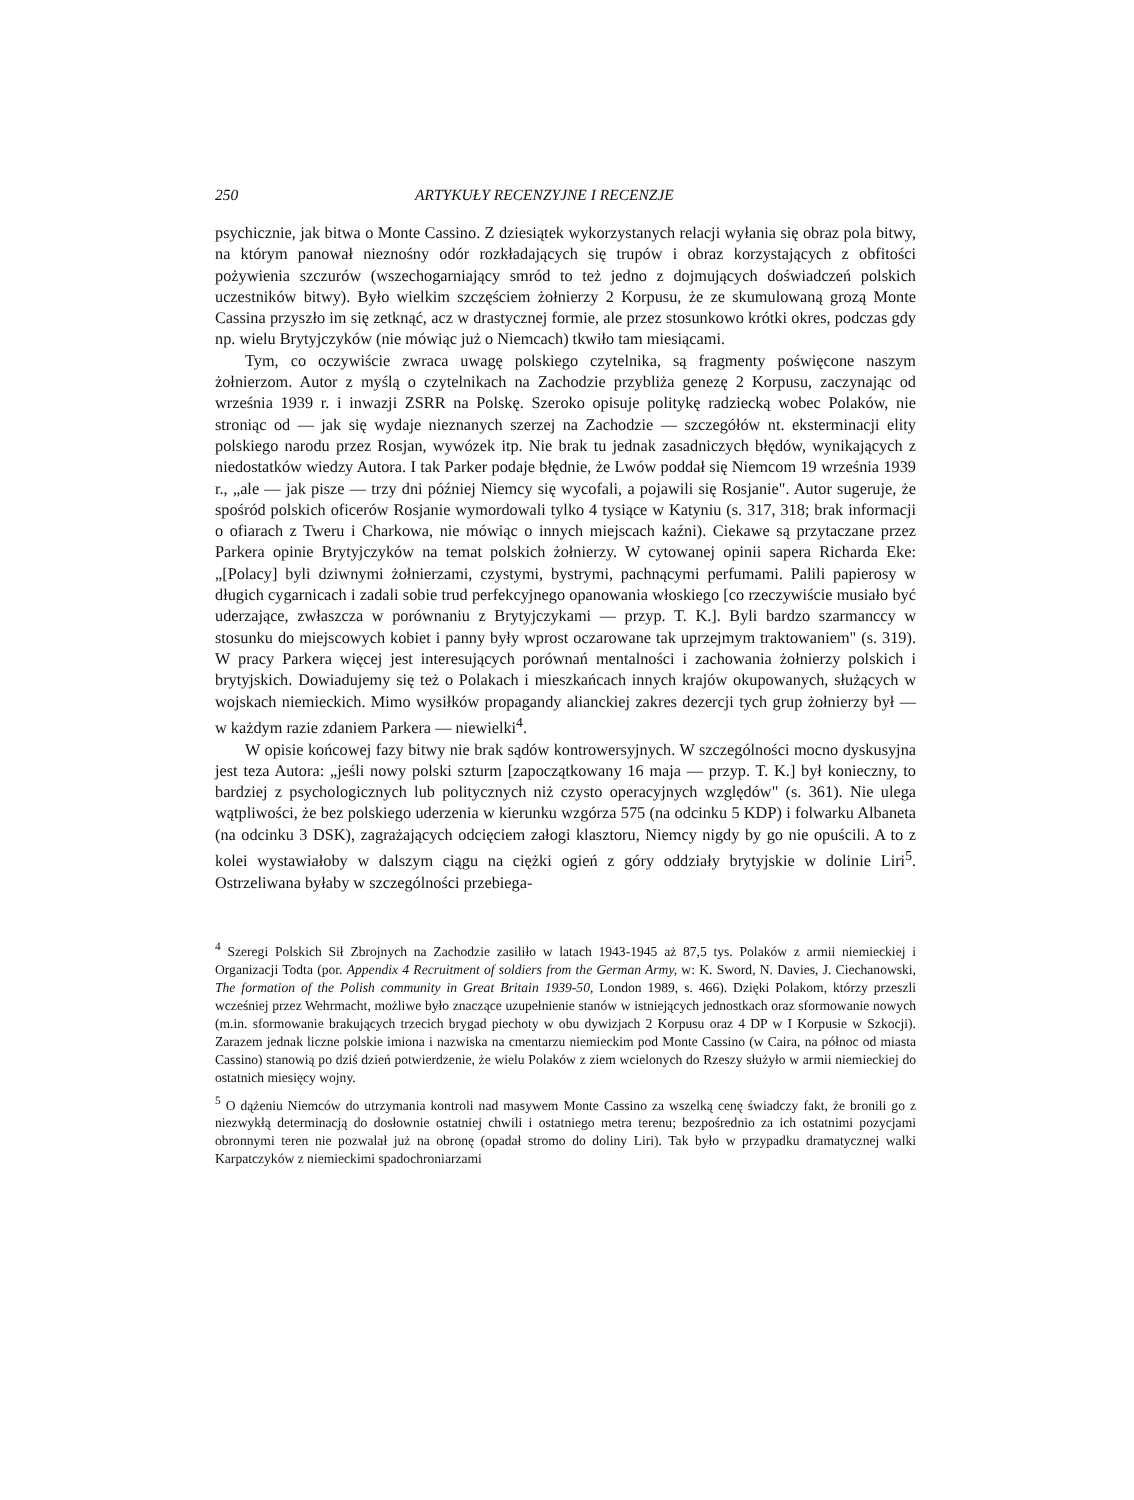250 ARTYKUŁY RECENZYJNE I RECENZJE
psychicznie, jak bitwa o Monte Cassino. Z dziesiątek wykorzystanych relacji wyłania się obraz pola bitwy, na którym panował nieznośny odór rozkładających się trupów i obraz korzystających z obfitości pożywienia szczurów (wszechogarniający smród to też jedno z dojmujących doświadczeń polskich uczestników bitwy). Było wielkim szczęściem żołnierzy 2 Korpusu, że ze skumulowaną grozą Monte Cassina przyszło im się zetknąć, acz w drastycznej formie, ale przez stosunkowo krótki okres, podczas gdy np. wielu Brytyjczyków (nie mówiąc już o Niemcach) tkwiło tam miesiącami.
Tym, co oczywiście zwraca uwagę polskiego czytelnika, są fragmenty poświęcone naszym żołnierzom. Autor z myślą o czytelnikach na Zachodzie przybliża genezę 2 Korpusu, zaczynając od września 1939 r. i inwazji ZSRR na Polskę. Szeroko opisuje politykę radziecką wobec Polaków, nie stroniąc od — jak się wydaje nieznanych szerzej na Zachodzie — szczegółów nt. eksterminacji elity polskiego narodu przez Rosjan, wywózek itp. Nie brak tu jednak zasadniczych błędów, wynikających z niedostatków wiedzy Autora. I tak Parker podaje błędnie, że Lwów poddał się Niemcom 19 września 1939 r., „ale — jak pisze — trzy dni później Niemcy się wycofali, a pojawili się Rosjanie". Autor sugeruje, że spośród polskich oficerów Rosjanie wymordowali tylko 4 tysiące w Katyniu (s. 317, 318; brak informacji o ofiarach z Tweru i Charkowa, nie mówiąc o innych miejscach kaźni). Ciekawe są przytaczane przez Parkera opinie Brytyjczyków na temat polskich żołnierzy. W cytowanej opinii sapera Richarda Eke: „[Polacy] byli dziwnymi żołnierzami, czystymi, bystrymi, pachnącymi perfumami. Palili papierosy w długich cygarnicach i zadali sobie trud perfekcyjnego opanowania włoskiego [co rzeczywiście musiało być uderzające, zwłaszcza w porównaniu z Brytyjczykami — przyp. T. K.]. Byli bardzo szarmanccy w stosunku do miejscowych kobiet i panny były wprost oczarowane tak uprzejmym traktowaniem" (s. 319). W pracy Parkera więcej jest interesujących porównań mentalności i zachowania żołnierzy polskich i brytyjskich. Dowiadujemy się też o Polakach i mieszkańcach innych krajów okupowanych, służących w wojskach niemieckich. Mimo wysiłków propagandy alianckiej zakres dezercji tych grup żołnierzy był — w każdym razie zdaniem Parkera — niewielki<sup>4</sup>.
W opisie końcowej fazy bitwy nie brak sądów kontrowersyjnych. W szczególności mocno dyskusyjna jest teza Autora: „jeśli nowy polski szturm [zapoczątkowany 16 maja — przyp. T. K.] był konieczny, to bardziej z psychologicznych lub politycznych niż czysto operacyjnych względów" (s. 361). Nie ulega wątpliwości, że bez polskiego uderzenia w kierunku wzgórza 575 (na odcinku 5 KDP) i folwarku Albaneta (na odcinku 3 DSK), zagrażających odcięciem załogi klasztoru, Niemcy nigdy by go nie opuścili. A to z kolei wystawiałoby w dalszym ciągu na ciężki ogień z góry oddziały brytyjskie w dolinie Liri<sup>5</sup>. Ostrzeliwana byłaby w szczególności przebiega-
<sup>4</sup> Szeregi Polskich Sił Zbrojnych na Zachodzie zasiliło w latach 1943-1945 aż 87,5 tys. Polaków z armii niemieckiej i Organizacji Todta (por. Appendix 4 Recruitment of soldiers from the German Army, w: K. Sword, N. Davies, J. Ciechanowski, The formation of the Polish community in Great Britain 1939-50, London 1989, s. 466). Dzięki Polakom, którzy przeszli wcześniej przez Wehrmacht, możliwe było znaczące uzupełnienie stanów w istniejących jednostkach oraz sformowanie nowych (m.in. sformowanie brakujących trzecich brygad piechoty w obu dywizjach 2 Korpusu oraz 4 DP w I Korpusie w Szkocji). Zarazem jednak liczne polskie imiona i nazwiska na cmentarzu niemieckim pod Monte Cassino (w Caira, na północ od miasta Cassino) stanowią po dziś dzień potwierdzenie, że wielu Polaków z ziem wcielonych do Rzeszy służyło w armii niemieckiej do ostatnich miesięcy wojny.
<sup>5</sup> O dążeniu Niemców do utrzymania kontroli nad masywem Monte Cassino za wszelką cenę świadczy fakt, że bronili go z niezwykłą determinacją do dosłownie ostatniej chwili i ostatniego metra terenu; bezpośrednio za ich ostatnimi pozycjami obronnymi teren nie pozwalał już na obronę (opadał stromo do doliny Liri). Tak było w przypadku dramatycznej walki Karpatczyków z niemieckimi spadochroniarzami